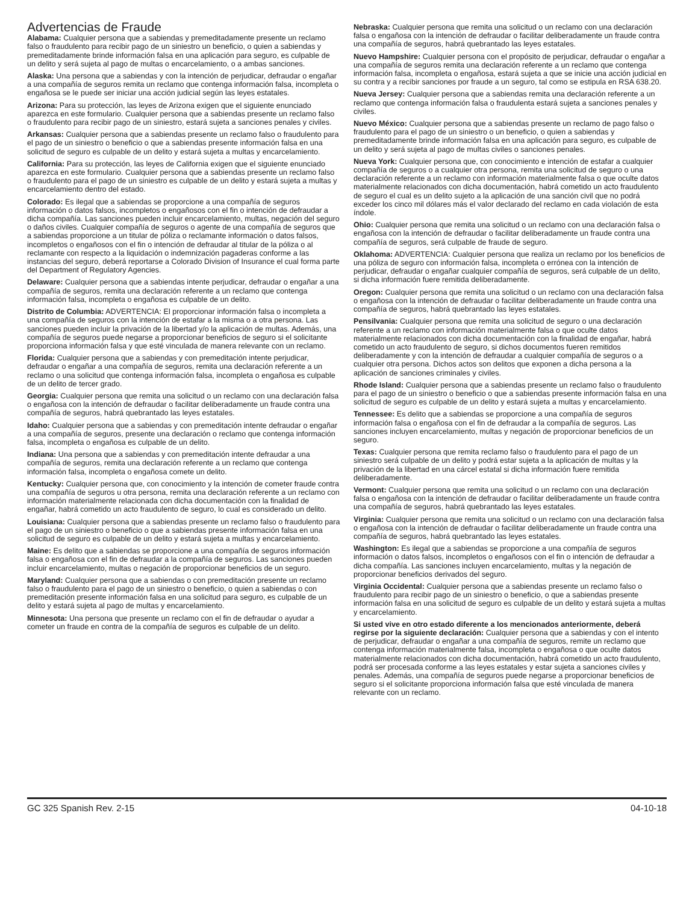Advertencias de Fraude
Alabama: Cualquier persona que a sabiendas y premeditadamente presente un reclamo falso o fraudulento para recibir pago de un siniestro un beneficio, o quien a sabiendas y premeditadamente brinde información falsa en una aplicación para seguro, es culpable de un delito y será sujeta al pago de multas o encarcelamiento, o a ambas sanciones.
Alaska: Una persona que a sabiendas y con la intención de perjudicar, defraudar o engañar a una compañía de seguros remita un reclamo que contenga información falsa, incompleta o engañosa se le puede ser iniciar una acción judicial según las leyes estatales.
Arizona: Para su protección, las leyes de Arizona exigen que el siguiente enunciado aparezca en este formulario. Cualquier persona que a sabiendas presente un reclamo falso o fraudulento para recibir pago de un siniestro, estará sujeta a sanciones penales y civiles.
Arkansas: Cualquier persona que a sabiendas presente un reclamo falso o fraudulento para el pago de un siniestro o beneficio o que a sabiendas presente información falsa en una solicitud de seguro es culpable de un delito y estará sujeta a multas y encarcelamiento.
California: Para su protección, las leyes de California exigen que el siguiente enunciado aparezca en este formulario. Cualquier persona que a sabiendas presente un reclamo falso o fraudulento para el pago de un siniestro es culpable de un delito y estará sujeta a multas y encarcelamiento dentro del estado.
Colorado: Es ilegal que a sabiendas se proporcione a una compañía de seguros información o datos falsos, incompletos o engañosos con el fin o intención de defraudar a dicha compañía. Las sanciones pueden incluir encarcelamiento, multas, negación del seguro o daños civiles. Cualquier compañía de seguros o agente de una compañía de seguros que a sabiendas proporcione a un titular de póliza o reclamante información o datos falsos, incompletos o engañosos con el fin o intención de defraudar al titular de la póliza o al reclamante con respecto a la liquidación o indemnización pagaderas conforme a las instancias del seguro, deberá reportarse a Colorado Division of Insurance el cual forma parte del Department of Regulatory Agencies.
Delaware: Cualquier persona que a sabiendas intente perjudicar, defraudar o engañar a una compañía de seguros, remita una declaración referente a un reclamo que contenga información falsa, incompleta o engañosa es culpable de un delito.
Distrito de Columbia: ADVERTENCIA: El proporcionar información falsa o incompleta a una compañía de seguros con la intención de estafar a la misma o a otra persona. Las sanciones pueden incluir la privación de la libertad y/o la aplicación de multas. Además, una compañía de seguros puede negarse a proporcionar beneficios de seguro si el solicitante proporciona información falsa y que esté vinculada de manera relevante con un reclamo.
Florida: Cualquier persona que a sabiendas y con premeditación intente perjudicar, defraudar o engañar a una compañía de seguros, remita una declaración referente a un reclamo o una solicitud que contenga información falsa, incompleta o engañosa es culpable de un delito de tercer grado.
Georgia: Cualquier persona que remita una solicitud o un reclamo con una declaración falsa o engañosa con la intención de defraudar o facilitar deliberadamente un fraude contra una compañía de seguros, habrá quebrantado las leyes estatales.
Idaho: Cualquier persona que a sabiendas y con premeditación intente defraudar o engañar a una compañía de seguros, presente una declaración o reclamo que contenga información falsa, incompleta o engañosa es culpable de un delito.
Indiana: Una persona que a sabiendas y con premeditación intente defraudar a una compañía de seguros, remita una declaración referente a un reclamo que contenga información falsa, incompleta o engañosa comete un delito.
Kentucky: Cualquier persona que, con conocimiento y la intención de cometer fraude contra una compañía de seguros u otra persona, remita una declaración referente a un reclamo con información materialmente relacionada con dicha documentación con la finalidad de engañar, habrá cometido un acto fraudulento de seguro, lo cual es considerado un delito.
Louisiana: Cualquier persona que a sabiendas presente un reclamo falso o fraudulento para el pago de un siniestro o beneficio o que a sabiendas presente información falsa en una solicitud de seguro es culpable de un delito y estará sujeta a multas y encarcelamiento.
Maine: Es delito que a sabiendas se proporcione a una compañía de seguros información falsa o engañosa con el fin de defraudar a la compañía de seguros. Las sanciones pueden incluir encarcelamiento, multas o negación de proporcionar beneficios de un seguro.
Maryland: Cualquier persona que a sabiendas o con premeditación presente un reclamo falso o fraudulento para el pago de un siniestro o beneficio, o quien a sabiendas o con premeditación presente información falsa en una solicitud para seguro, es culpable de un delito y estará sujeta al pago de multas y encarcelamiento.
Minnesota: Una persona que presente un reclamo con el fin de defraudar o ayudar a cometer un fraude en contra de la compañía de seguros es culpable de un delito.
Nebraska: Cualquier persona que remita una solicitud o un reclamo con una declaración falsa o engañosa con la intención de defraudar o facilitar deliberadamente un fraude contra una compañía de seguros, habrá quebrantado las leyes estatales.
Nuevo Hampshire: Cualquier persona con el propósito de perjudicar, defraudar o engañar a una compañía de seguros remita una declaración referente a un reclamo que contenga información falsa, incompleta o engañosa, estará sujeta a que se inicie una acción judicial en su contra y a recibir sanciones por fraude a un seguro, tal como se estipula en RSA 638.20.
Nueva Jersey: Cualquier persona que a sabiendas remita una declaración referente a un reclamo que contenga información falsa o fraudulenta estará sujeta a sanciones penales y civiles.
Nuevo México: Cualquier persona que a sabiendas presente un reclamo de pago falso o fraudulento para el pago de un siniestro o un beneficio, o quien a sabiendas y premeditadamente brinde información falsa en una aplicación para seguro, es culpable de un delito y será sujeta al pago de multas civiles o sanciones penales.
Nueva York: Cualquier persona que, con conocimiento e intención de estafar a cualquier compañía de seguros o a cualquier otra persona, remita una solicitud de seguro o una declaración referente a un reclamo con información materialmente falsa o que oculte datos materialmente relacionados con dicha documentación, habrá cometido un acto fraudulento de seguro el cual es un delito sujeto a la aplicación de una sanción civil que no podrá exceder los cinco mil dólares más el valor declarado del reclamo en cada violación de esta índole.
Ohio: Cualquier persona que remita una solicitud o un reclamo con una declaración falsa o engañosa con la intención de defraudar o facilitar deliberadamente un fraude contra una compañía de seguros, será culpable de fraude de seguro.
Oklahoma: ADVERTENCIA: Cualquier persona que realiza un reclamo por los beneficios de una póliza de seguro con información falsa, incompleta o errónea con la intención de perjudicar, defraudar o engañar cualquier compañía de seguros, será culpable de un delito, si dicha información fuere remitida deliberadamente.
Oregon: Cualquier persona que remita una solicitud o un reclamo con una declaración falsa o engañosa con la intención de defraudar o facilitar deliberadamente un fraude contra una compañía de seguros, habrá quebrantado las leyes estatales.
Pensilvania: Cualquier persona que remita una solicitud de seguro o una declaración referente a un reclamo con información materialmente falsa o que oculte datos materialmente relacionados con dicha documentación con la finalidad de engañar, habrá cometido un acto fraudulento de seguro, si dichos documentos fueren remitidos deliberadamente y con la intención de defraudar a cualquier compañía de seguros o a cualquier otra persona. Dichos actos son delitos que exponen a dicha persona a la aplicación de sanciones criminales y civiles.
Rhode Island: Cualquier persona que a sabiendas presente un reclamo falso o fraudulento para el pago de un siniestro o beneficio o que a sabiendas presente información falsa en una solicitud de seguro es culpable de un delito y estará sujeta a multas y encarcelamiento.
Tennessee: Es delito que a sabiendas se proporcione a una compañía de seguros información falsa o engañosa con el fin de defraudar a la compañía de seguros. Las sanciones incluyen encarcelamiento, multas y negación de proporcionar beneficios de un seguro.
Texas: Cualquier persona que remita reclamo falso o fraudulento para el pago de un siniestro será culpable de un delito y podrá estar sujeta a la aplicación de multas y la privación de la libertad en una cárcel estatal si dicha información fuere remitida deliberadamente.
Vermont: Cualquier persona que remita una solicitud o un reclamo con una declaración falsa o engañosa con la intención de defraudar o facilitar deliberadamente un fraude contra una compañía de seguros, habrá quebrantado las leyes estatales.
Virginia: Cualquier persona que remita una solicitud o un reclamo con una declaración falsa o engañosa con la intención de defraudar o facilitar deliberadamente un fraude contra una compañía de seguros, habrá quebrantado las leyes estatales.
Washington: Es ilegal que a sabiendas se proporcione a una compañía de seguros información o datos falsos, incompletos o engañosos con el fin o intención de defraudar a dicha compañía. Las sanciones incluyen encarcelamiento, multas y la negación de proporcionar beneficios derivados del seguro.
Virginia Occidental: Cualquier persona que a sabiendas presente un reclamo falso o fraudulento para recibir pago de un siniestro o beneficio, o que a sabiendas presente información falsa en una solicitud de seguro es culpable de un delito y estará sujeta a multas y encarcelamiento.
Si usted vive en otro estado diferente a los mencionados anteriormente, deberá regirse por la siguiente declaración: Cualquier persona que a sabiendas y con el intento de perjudicar, defraudar o engañar a una compañía de seguros, remite un reclamo que contenga información materialmente falsa, incompleta o engañosa o que oculte datos materialmente relacionados con dicha documentación, habrá cometido un acto fraudulento, podrá ser procesada conforme a las leyes estatales y estar sujeta a sanciones civiles y penales. Además, una compañía de seguros puede negarse a proporcionar beneficios de seguro si el solicitante proporciona información falsa que esté vinculada de manera relevante con un reclamo.
GC 325 Spanish Rev. 2-15 04-10-18